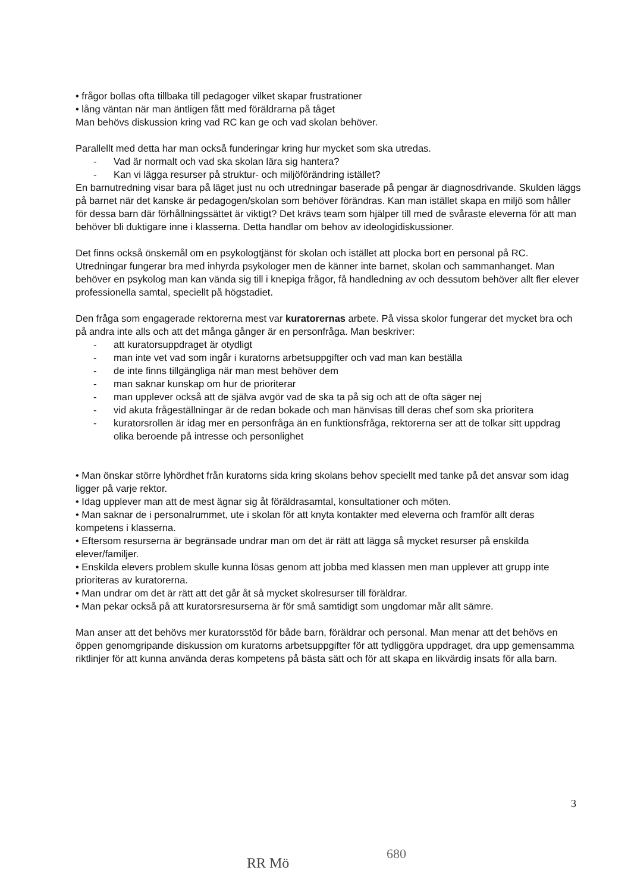• frågor bollas ofta tillbaka till pedagoger vilket skapar frustrationer
• lång väntan när man äntligen fått med föräldrarna på tåget
Man behövs diskussion kring vad RC kan ge och vad skolan behöver.
Parallellt med detta har man också funderingar kring hur mycket som ska utredas.
- Vad är normalt och vad ska skolan lära sig hantera?
- Kan vi lägga resurser på struktur- och miljöförändring istället?
En barnutredning visar bara på läget just nu och utredningar baserade på pengar är diagnosdrivande. Skulden läggs på barnet när det kanske är pedagogen/skolan som behöver förändras. Kan man istället skapa en miljö som håller för dessa barn där förhållningssättet är viktigt? Det krävs team som hjälper till med de svåraste eleverna för att man behöver bli duktigare inne i klasserna. Detta handlar om behov av ideologidiskussioner.
Det finns också önskemål om en psykologtjänst för skolan och istället att plocka bort en personal på RC. Utredningar fungerar bra med inhyrda psykologer men de känner inte barnet, skolan och sammanhanget. Man behöver en psykolog man kan vända sig till i knepiga frågor, få handledning av och dessutom behöver allt fler elever professionella samtal, speciellt på högstadiet.
Den fråga som engagerade rektorerna mest var kuratorernas arbete. På vissa skolor fungerar det mycket bra och på andra inte alls och att det många gånger är en personfråga. Man beskriver:
- att kuratorsuppdraget är otydligt
- man inte vet vad som ingår i kuratorns arbetsuppgifter och vad man kan beställa
- de inte finns tillgängliga när man mest behöver dem
- man saknar kunskap om hur de prioriterar
- man upplever också att de själva avgör vad de ska ta på sig och att de ofta säger nej
- vid akuta frågeställningar är de redan bokade och man hänvisas till deras chef som ska prioritera
- kuratorsrollen är idag mer en personfråga än en funktionsfråga, rektorerna ser att de tolkar sitt uppdrag olika beroende på intresse och personlighet
• Man önskar större lyhördhet från kuratorns sida kring skolans behov speciellt med tanke på det ansvar som idag ligger på varje rektor.
• Idag upplever man att de mest ägnar sig åt föräldrasamtal, konsultationer och möten.
• Man saknar de i personalrummet, ute i skolan för att knyta kontakter med eleverna och framför allt deras kompetens i klasserna.
• Eftersom resurserna är begränsade undrar man om det är rätt att lägga så mycket resurser på enskilda elever/familjer.
• Enskilda elevers problem skulle kunna lösas genom att jobba med klassen men man upplever att grupp inte prioriteras av kuratorerna.
• Man undrar om det är rätt att det går åt så mycket skolresurser till föräldrar.
• Man pekar också på att kuratorsresurserna är för små samtidigt som ungdomar mår allt sämre.
Man anser att det behövs mer kuratorsstöd för både barn, föräldrar och personal. Man menar att det behövs en öppen genomgripande diskussion om kuratorns arbetsuppgifter för att tydliggöra uppdraget, dra upp gemensamma riktlinjer för att kunna använda deras kompetens på bästa sätt och för att skapa en likvärdig insats för alla barn.
3
RR Mö
680